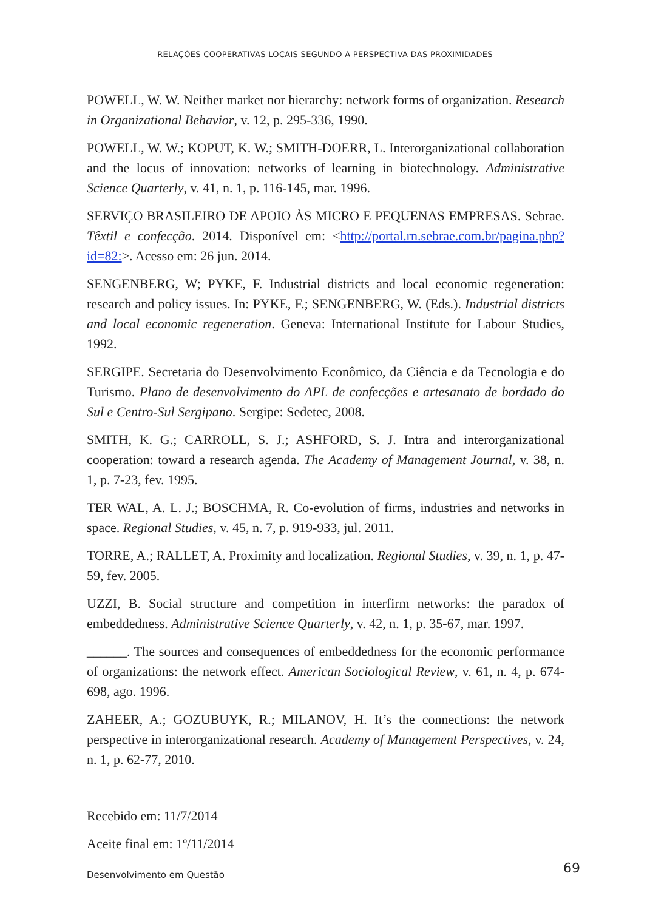RELAÇÕES COOPERATIVAS LOCAIS SEGUNDO A PERSPECTIVA DAS PROXIMIDADES
POWELL, W. W. Neither market nor hierarchy: network forms of organization. Research in Organizational Behavior, v. 12, p. 295-336, 1990.
POWELL, W. W.; KOPUT, K. W.; SMITH-DOERR, L. Interorganizational collaboration and the locus of innovation: networks of learning in biotechnology. Administrative Science Quarterly, v. 41, n. 1, p. 116-145, mar. 1996.
SERVIÇO BRASILEIRO DE APOIO ÀS MICRO E PEQUENAS EMPRESAS. Sebrae. Têxtil e confecção. 2014. Disponível em: <http://portal.rn.sebrae.com.br/pagina.php?id=82:>. Acesso em: 26 jun. 2014.
SENGENBERG, W; PYKE, F. Industrial districts and local economic regeneration: research and policy issues. In: PYKE, F.; SENGENBERG, W. (Eds.). Industrial districts and local economic regeneration. Geneva: International Institute for Labour Studies, 1992.
SERGIPE. Secretaria do Desenvolvimento Econômico, da Ciência e da Tecnologia e do Turismo. Plano de desenvolvimento do APL de confecções e artesanato de bordado do Sul e Centro-Sul Sergipano. Sergipe: Sedetec, 2008.
SMITH, K. G.; CARROLL, S. J.; ASHFORD, S. J. Intra and interorganizational cooperation: toward a research agenda. The Academy of Management Journal, v. 38, n. 1, p. 7-23, fev. 1995.
TER WAL, A. L. J.; BOSCHMA, R. Co-evolution of firms, industries and networks in space. Regional Studies, v. 45, n. 7, p. 919-933, jul. 2011.
TORRE, A.; RALLET, A. Proximity and localization. Regional Studies, v. 39, n. 1, p. 47-59, fev. 2005.
UZZI, B. Social structure and competition in interfirm networks: the paradox of embeddedness. Administrative Science Quarterly, v. 42, n. 1, p. 35-67, mar. 1997.
______. The sources and consequences of embeddedness for the economic performance of organizations: the network effect. American Sociological Review, v. 61, n. 4, p. 674-698, ago. 1996.
ZAHEER, A.; GOZUBUYK, R.; MILANOV, H. It’s the connections: the network perspective in interorganizational research. Academy of Management Perspectives, v. 24, n. 1, p. 62-77, 2010.
Recebido em: 11/7/2014
Aceite final em: 1º/11/2014
Desenvolvimento em Questão 69